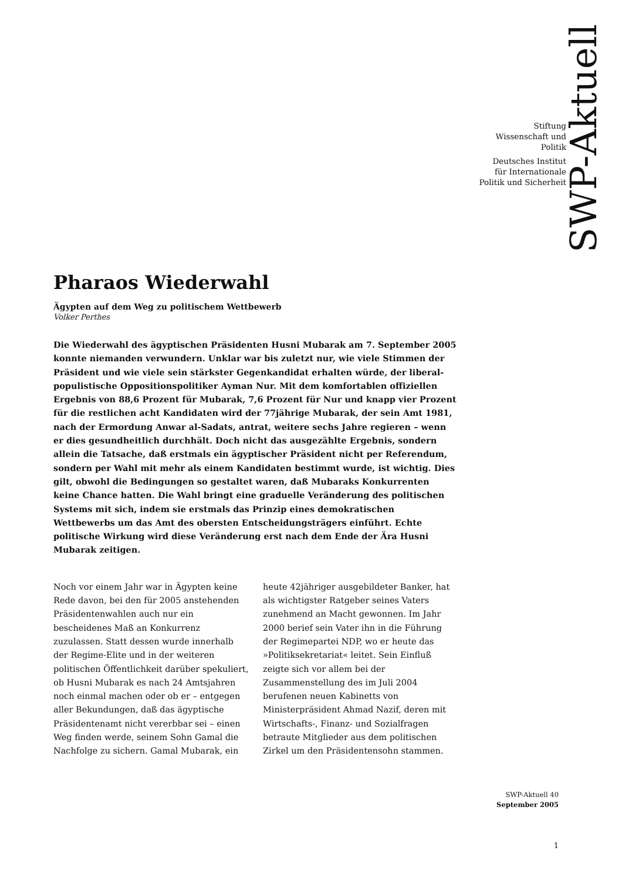SWP-Aktuell
Stiftung
Wissenschaft und
Politik
Deutsches Institut
für Internationale
Politik und Sicherheit
Pharaos Wiederwahl
Ägypten auf dem Weg zu politischem Wettbewerb
Volker Perthes
Die Wiederwahl des ägyptischen Präsidenten Husni Mubarak am 7. September 2005 konnte niemanden verwundern. Unklar war bis zuletzt nur, wie viele Stimmen der Präsident und wie viele sein stärkster Gegenkandidat erhalten würde, der liberal-populistische Oppositionspolitiker Ayman Nur. Mit dem komfortablen offiziellen Ergebnis von 88,6 Prozent für Mubarak, 7,6 Prozent für Nur und knapp vier Prozent für die restlichen acht Kandidaten wird der 77jährige Mubarak, der sein Amt 1981, nach der Ermordung Anwar al-Sadats, antrat, weitere sechs Jahre regieren – wenn er dies gesundheitlich durchhält. Doch nicht das ausgezählte Ergebnis, sondern allein die Tatsache, daß erstmals ein ägyptischer Präsident nicht per Referendum, sondern per Wahl mit mehr als einem Kandidaten bestimmt wurde, ist wichtig. Dies gilt, obwohl die Bedingungen so gestaltet waren, daß Mubaraks Konkurrenten keine Chance hatten. Die Wahl bringt eine graduelle Veränderung des politischen Systems mit sich, indem sie erstmals das Prinzip eines demokratischen Wettbewerbs um das Amt des obersten Entscheidungsträgers einführt. Echte politische Wirkung wird diese Veränderung erst nach dem Ende der Ära Husni Mubarak zeitigen.
Noch vor einem Jahr war in Ägypten keine Rede davon, bei den für 2005 anstehenden Präsidentenwahlen auch nur ein bescheidenes Maß an Konkurrenz zuzulassen. Statt dessen wurde innerhalb der Regime-Elite und in der weiteren politischen Öffentlichkeit darüber spekuliert, ob Husni Mubarak es nach 24 Amtsjahren noch einmal machen oder ob er – entgegen aller Bekundungen, daß das ägyptische Präsidentenamt nicht vererbbar sei – einen Weg finden werde, seinem Sohn Gamal die Nachfolge zu sichern. Gamal Mubarak, ein heute 42jähriger ausgebildeter Banker, hat als wichtigster Ratgeber seines Vaters zunehmend an Macht gewonnen. Im Jahr 2000 berief sein Vater ihn in die Führung der Regimepartei NDP, wo er heute das »Politiksekretariat« leitet. Sein Einfluß zeigte sich vor allem bei der Zusammenstellung des im Juli 2004 berufenen neuen Kabinetts von Ministerpräsident Ahmad Nazif, deren mit Wirtschafts-, Finanz- und Sozialfragen betraute Mitglieder aus dem politischen Zirkel um den Präsidentensohn stammen.
SWP-Aktuell 40
September 2005
1